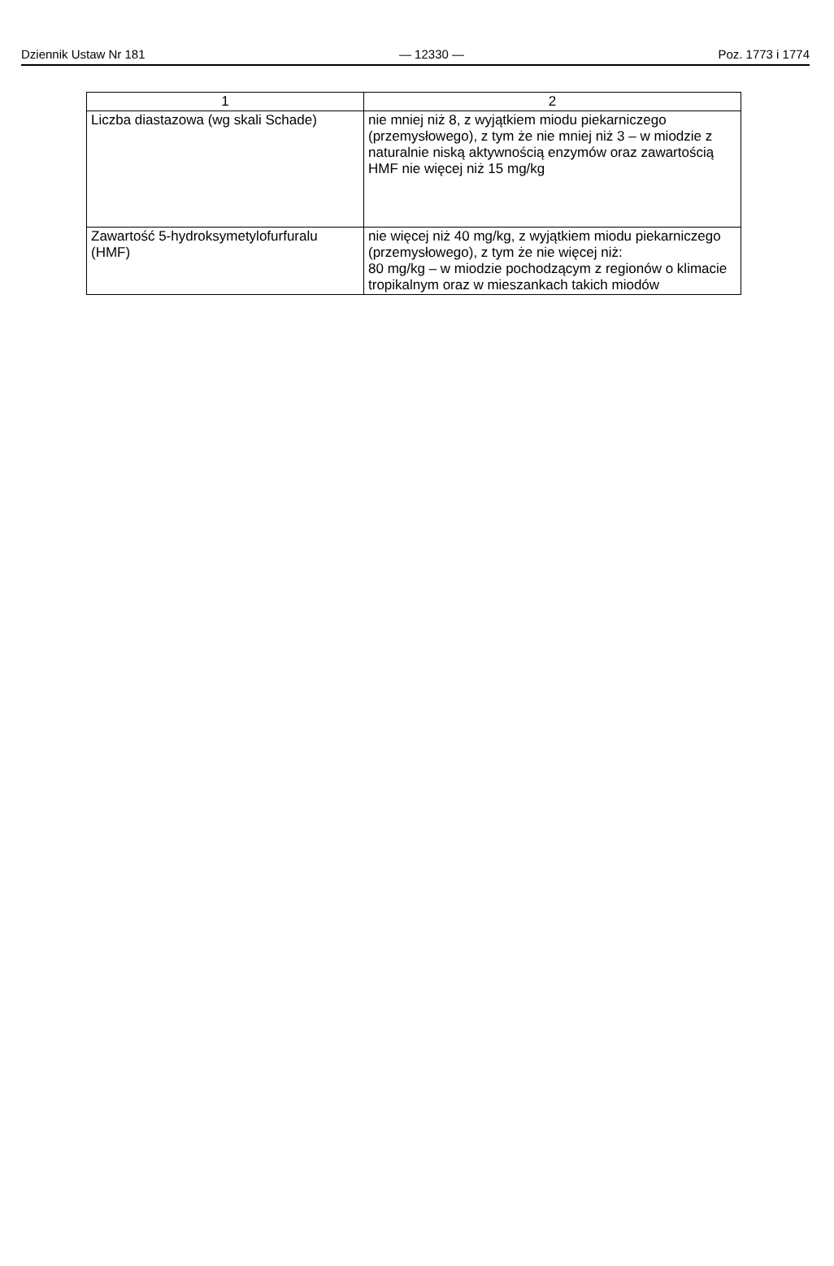Dziennik Ustaw Nr 181 — 12330 — Poz. 1773 i 1774
| 1 | 2 |
| Liczba diastazowa (wg skali Schade) | nie mniej niż 8, z wyjątkiem miodu piekarniczego (przemysłowego), z tym że nie mniej niż 3 – w miodzie z naturalnie niską aktywnością enzymów oraz zawartością HMF nie więcej niż 15 mg/kg |
| Zawartość 5-hydroksymetylofurfuralu (HMF) | nie więcej niż 40 mg/kg, z wyjątkiem miodu piekarniczego (przemysłowego), z tym że nie więcej niż: 80 mg/kg – w miodzie pochodzącym z regionów o klimacie tropikalnym oraz w mieszankach takich miodów |